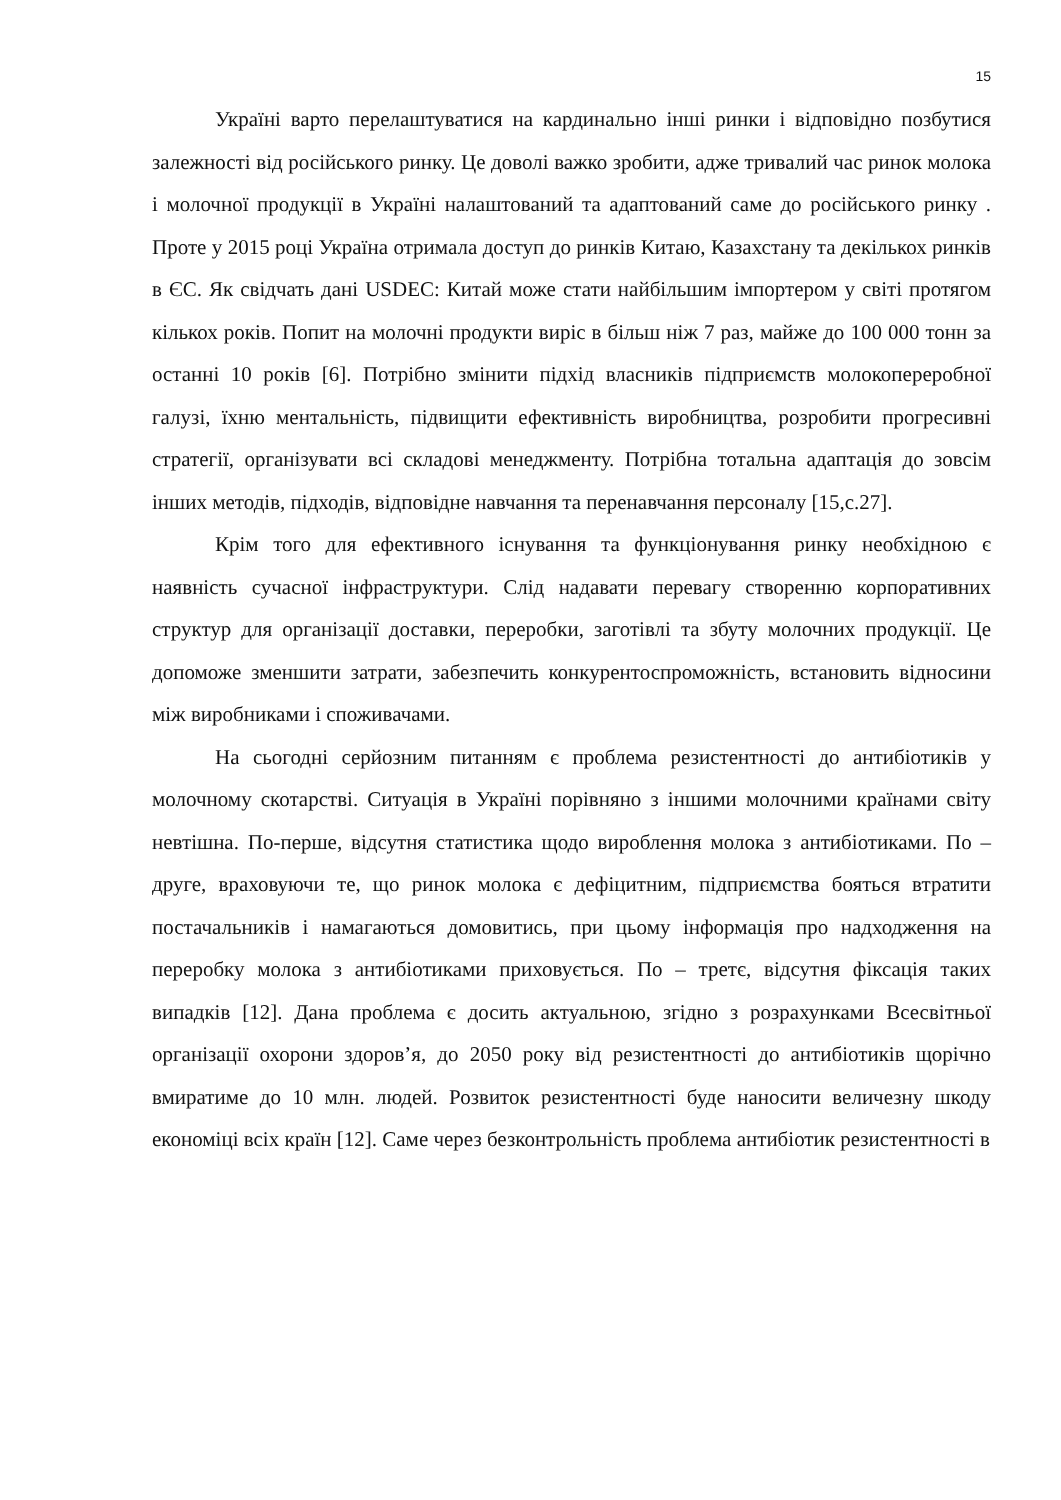15
Україні варто перелаштуватися на кардинально інші ринки і відповідно позбутися залежності від російського ринку. Це доволі важко зробити, адже тривалий час ринок молока і молочної продукції в Україні налаштований та адаптований саме до російського ринку . Проте у 2015 році Україна отримала доступ до ринків Китаю, Казахстану та декількох ринків в ЄС. Як свідчать дані USDEC: Китай може стати найбільшим імпортером у світі протягом кількох років. Попит на молочні продукти виріс в більш ніж 7 раз, майже до 100 000 тонн за останні 10 років [6]. Потрібно змінити підхід власників підприємств молокопереробної галузі, їхню ментальність, підвищити ефективність виробництва, розробити прогресивні стратегії, організувати всі складові менеджменту. Потрібна тотальна адаптація до зовсім інших методів, підходів, відповідне навчання та перенавчання персоналу [15,с.27].
Крім того для ефективного існування та функціонування ринку необхідною є наявність сучасної інфраструктури. Слід надавати перевагу створенню корпоративних структур для організації доставки, переробки, заготівлі та збуту молочних продукції. Це допоможе зменшити затрати, забезпечить конкурентоспроможність, встановить відносини між виробниками і споживачами.
На сьогодні серйозним питанням є проблема резистентності до антибіотиків у молочному скотарстві. Ситуація в Україні порівняно з іншими молочними країнами світу невтішна. По-перше, відсутня статистика щодо вироблення молока з антибіотиками. По – друге, враховуючи те, що ринок молока є дефіцитним, підприємства бояться втратити постачальників і намагаються домовитись, при цьому інформація про надходження на переробку молока з антибіотиками приховується. По – третє, відсутня фіксація таких випадків [12]. Дана проблема є досить актуальною, згідно з розрахунками Всесвітньої організації охорони здоров’я, до 2050 року від резистентності до антибіотиків щорічно вмиратиме до 10 млн. людей. Розвиток резистентності буде наносити величезну шкоду економіці всіх країн [12]. Саме через безконтрольність проблема антибіотик резистентності в